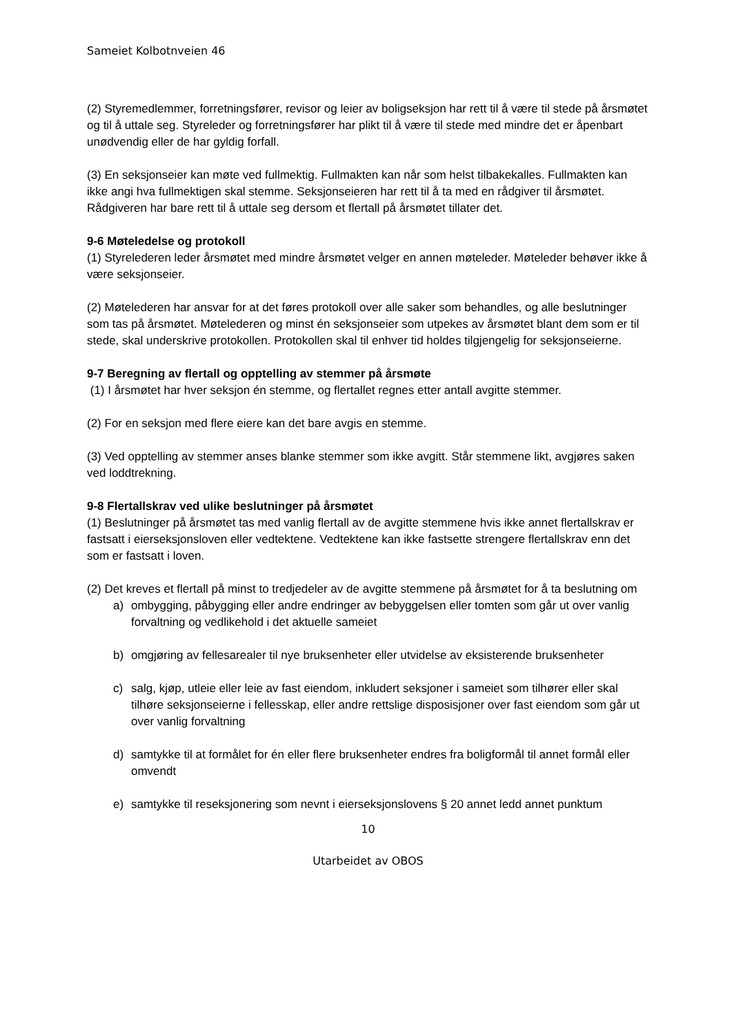Sameiet Kolbotnveien 46
(2) Styremedlemmer, forretningsfører, revisor og leier av boligseksjon har rett til å være til stede på årsmøtet og til å uttale seg. Styreleder og forretningsfører har plikt til å være til stede med mindre det er åpenbart unødvendig eller de har gyldig forfall.
(3) En seksjonseier kan møte ved fullmektig. Fullmakten kan når som helst tilbakekalles. Fullmakten kan ikke angi hva fullmektigen skal stemme. Seksjonseieren har rett til å ta med en rådgiver til årsmøtet. Rådgiveren har bare rett til å uttale seg dersom et flertall på årsmøtet tillater det.
9-6 Møteledelse og protokoll
(1) Styrelederen leder årsmøtet med mindre årsmøtet velger en annen møteleder. Møteleder behøver ikke å være seksjonseier.
(2) Møtelederen har ansvar for at det føres protokoll over alle saker som behandles, og alle beslutninger som tas på årsmøtet. Møtelederen og minst én seksjonseier som utpekes av årsmøtet blant dem som er til stede, skal underskrive protokollen. Protokollen skal til enhver tid holdes tilgjengelig for seksjonseierne.
9-7 Beregning av flertall og opptelling av stemmer på årsmøte
(1) I årsmøtet har hver seksjon én stemme, og flertallet regnes etter antall avgitte stemmer.
(2) For en seksjon med flere eiere kan det bare avgis en stemme.
(3) Ved opptelling av stemmer anses blanke stemmer som ikke avgitt. Står stemmene likt, avgjøres saken ved loddtrekning.
9-8 Flertallskrav ved ulike beslutninger på årsmøtet
(1) Beslutninger på årsmøtet tas med vanlig flertall av de avgitte stemmene hvis ikke annet flertallskrav er fastsatt i eierseksjonsloven eller vedtektene. Vedtektene kan ikke fastsette strengere flertallskrav enn det som er fastsatt i loven.
(2) Det kreves et flertall på minst to tredjedeler av de avgitte stemmene på årsmøtet for å ta beslutning om
a) ombygging, påbygging eller andre endringer av bebyggelsen eller tomten som går ut over vanlig forvaltning og vedlikehold i det aktuelle sameiet
b) omgjøring av fellesarealer til nye bruksenheter eller utvidelse av eksisterende bruksenheter
c) salg, kjøp, utleie eller leie av fast eiendom, inkludert seksjoner i sameiet som tilhører eller skal tilhøre seksjonseierne i fellesskap, eller andre rettslige disposisjoner over fast eiendom som går ut over vanlig forvaltning
d) samtykke til at formålet for én eller flere bruksenheter endres fra boligformål til annet formål eller omvendt
e) samtykke til reseksjonering som nevnt i eierseksjonslovens § 20 annet ledd annet punktum
10
Utarbeidet av OBOS